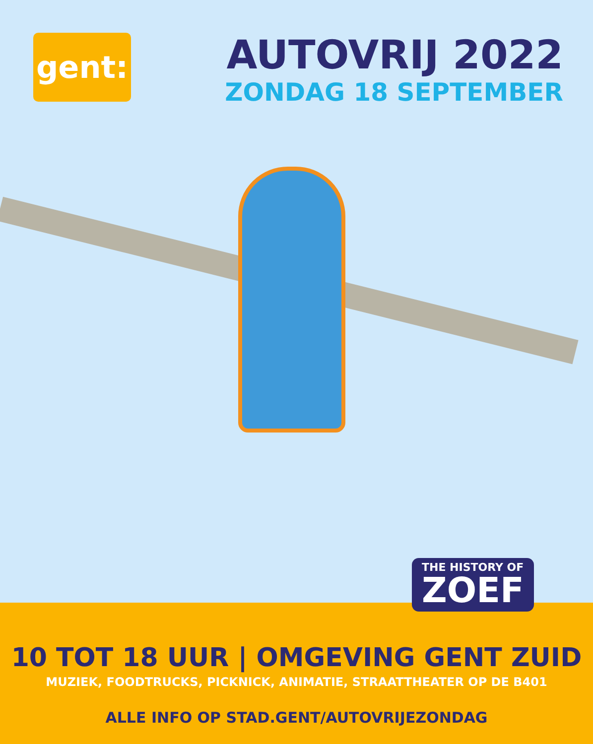gent:
AUTOVRIJ 2022
ZONDAG 18 SEPTEMBER
10 TOT 18 UUR | OMGEVING GENT ZUID
MUZIEK, FOODTRUCKS, PICKNICK, ANIMATIE, STRAATTHEATER OP DE B401
ALLE INFO OP STAD.GENT/AUTOVRIJEZONDAG
THE HISTORY OF
ZOEF